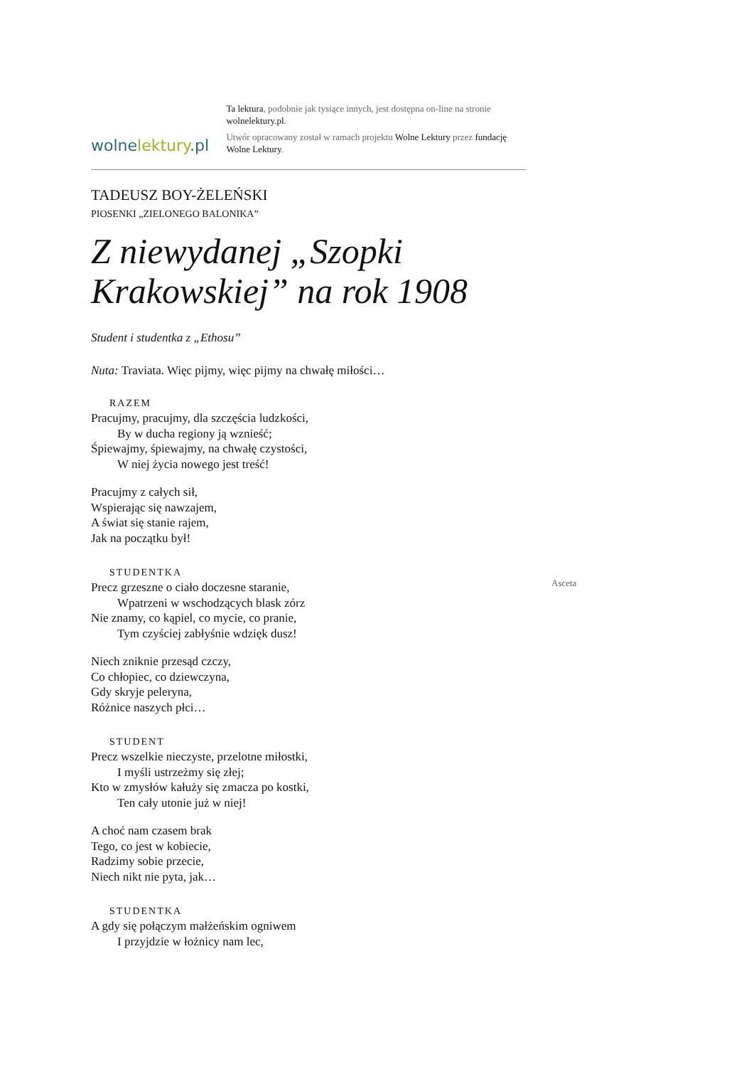wolnelektury.pl
Ta lektura, podobnie jak tysiące innych, jest dostępna on-line na stronie wolnelektury.pl.
Utwór opracowany został w ramach projektu Wolne Lektury przez fundację Wolne Lektury.
TADEUSZ BOY-ŻELEŃSKI
PIOSENKI „ZIELONEGO BALONIKA”
Z niewydanej „Szopki Krakowskiej” na rok 1908
Student i studentka z „Ethosu”
Nuta: Traviata. Więc pijmy, więc pijmy na chwałę miłości…
RAZEM
Pracujmy, pracujmy, dla szczęścia ludzkości,
By w ducha regiony ją wznieść;
Śpiewajmy, śpiewajmy, na chwałę czystości,
W niej życia nowego jest treść!
Pracujmy z całych sił,
Wspierając się nawzajem,
A świat się stanie rajem,
Jak na początku był!
STUDENTKA
Precz grzeszne o ciało doczesne staranie,
Wpatrzeni w wschodzących blask zórz
Nie znamy, co kąpiel, co mycie, co pranie,
Tym czyściej zabłyśnie wdzięk dusz!
Niech zniknie przesąd czczy,
Co chłopiec, co dziewczyna,
Gdy skryje peleryna,
Różnice naszych płci…
STUDENT
Precz wszelkie nieczyste, przelotne miłostki,
I myśli ustrzeżmy się złej;
Kto w zmysłów kałuży się zmacza po kostki,
Ten cały utonie już w niej!
A choć nam czasem brak
Tego, co jest w kobiecie,
Radzimy sobie przecie,
Niech nikt nie pyta, jak…
STUDENTKA
A gdy się połączym małżeńskim ogniwem
I przyjdzie w łożnicy nam lec,
Asceta